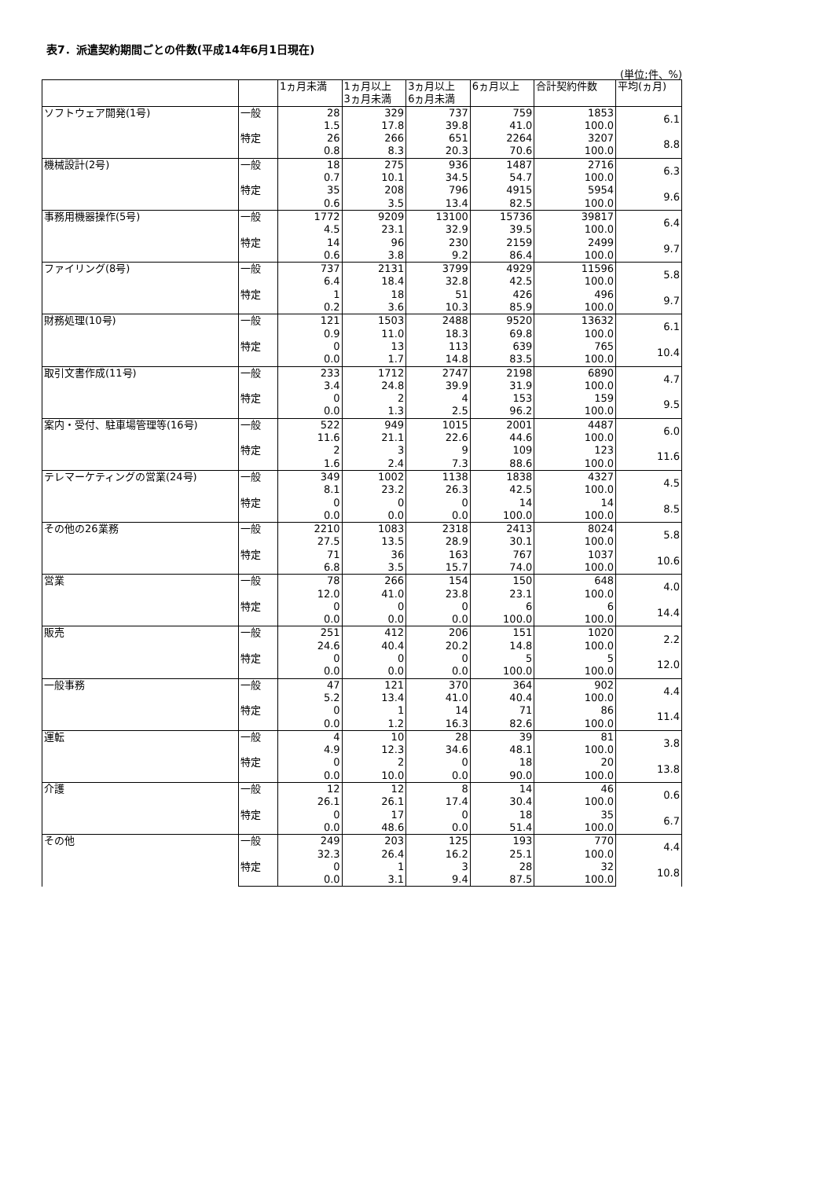表7．派遣契約期間ごとの件数(平成14年6月1日現在)
(単位;件、%)
| | | 1ヵ月未満 | 1ヵ月以上 3ヵ月未満 | 3ヵ月以上 6ヵ月未満 | 6ヵ月以上 | 合計契約件数 | 平均(ヵ月) |
| --- | --- | --- | --- | --- | --- | --- | --- |
| ソフトウェア開発(1号) | 一般 | 28 | 329 | 737 | 759 | 1853 | 6.1 |
| | | 1.5 | 17.8 | 39.8 | 41.0 | 100.0 | |
| | 特定 | 26 | 266 | 651 | 2264 | 3207 | 8.8 |
| | | 0.8 | 8.3 | 20.3 | 70.6 | 100.0 | |
| 機械設計(2号) | 一般 | 18 | 275 | 936 | 1487 | 2716 | 6.3 |
| | | 0.7 | 10.1 | 34.5 | 54.7 | 100.0 | |
| | 特定 | 35 | 208 | 796 | 4915 | 5954 | 9.6 |
| | | 0.6 | 3.5 | 13.4 | 82.5 | 100.0 | |
| 事務用機器操作(5号) | 一般 | 1772 | 9209 | 13100 | 15736 | 39817 | 6.4 |
| | | 4.5 | 23.1 | 32.9 | 39.5 | 100.0 | |
| | 特定 | 14 | 96 | 230 | 2159 | 2499 | 9.7 |
| | | 0.6 | 3.8 | 9.2 | 86.4 | 100.0 | |
| ファイリング(8号) | 一般 | 737 | 2131 | 3799 | 4929 | 11596 | 5.8 |
| | | 6.4 | 18.4 | 32.8 | 42.5 | 100.0 | |
| | 特定 | 1 | 18 | 51 | 426 | 496 | 9.7 |
| | | 0.2 | 3.6 | 10.3 | 85.9 | 100.0 | |
| 財務処理(10号) | 一般 | 121 | 1503 | 2488 | 9520 | 13632 | 6.1 |
| | | 0.9 | 11.0 | 18.3 | 69.8 | 100.0 | |
| | 特定 | 0 | 13 | 113 | 639 | 765 | 10.4 |
| | | 0.0 | 1.7 | 14.8 | 83.5 | 100.0 | |
| 取引文書作成(11号) | 一般 | 233 | 1712 | 2747 | 2198 | 6890 | 4.7 |
| | | 3.4 | 24.8 | 39.9 | 31.9 | 100.0 | |
| | 特定 | 0 | 2 | 4 | 153 | 159 | 9.5 |
| | | 0.0 | 1.3 | 2.5 | 96.2 | 100.0 | |
| 案内・受付、駐車場管理等(16号) | 一般 | 522 | 949 | 1015 | 2001 | 4487 | 6.0 |
| | | 11.6 | 21.1 | 22.6 | 44.6 | 100.0 | |
| | 特定 | 2 | 3 | 9 | 109 | 123 | 11.6 |
| | | 1.6 | 2.4 | 7.3 | 88.6 | 100.0 | |
| テレマーケティングの営業(24号) | 一般 | 349 | 1002 | 1138 | 1838 | 4327 | 4.5 |
| | | 8.1 | 23.2 | 26.3 | 42.5 | 100.0 | |
| | 特定 | 0 | 0 | 0 | 14 | 14 | 8.5 |
| | | 0.0 | 0.0 | 0.0 | 100.0 | 100.0 | |
| その他の26業務 | 一般 | 2210 | 1083 | 2318 | 2413 | 8024 | 5.8 |
| | | 27.5 | 13.5 | 28.9 | 30.1 | 100.0 | |
| | 特定 | 71 | 36 | 163 | 767 | 1037 | 10.6 |
| | | 6.8 | 3.5 | 15.7 | 74.0 | 100.0 | |
| 営業 | 一般 | 78 | 266 | 154 | 150 | 648 | 4.0 |
| | | 12.0 | 41.0 | 23.8 | 23.1 | 100.0 | |
| | 特定 | 0 | 0 | 0 | 6 | 6 | 14.4 |
| | | 0.0 | 0.0 | 0.0 | 100.0 | 100.0 | |
| 販売 | 一般 | 251 | 412 | 206 | 151 | 1020 | 2.2 |
| | | 24.6 | 40.4 | 20.2 | 14.8 | 100.0 | |
| | 特定 | 0 | 0 | 0 | 5 | 5 | 12.0 |
| | | 0.0 | 0.0 | 0.0 | 100.0 | 100.0 | |
| 一般事務 | 一般 | 47 | 121 | 370 | 364 | 902 | 4.4 |
| | | 5.2 | 13.4 | 41.0 | 40.4 | 100.0 | |
| | 特定 | 0 | 1 | 14 | 71 | 86 | 11.4 |
| | | 0.0 | 1.2 | 16.3 | 82.6 | 100.0 | |
| 運転 | 一般 | 4 | 10 | 28 | 39 | 81 | 3.8 |
| | | 4.9 | 12.3 | 34.6 | 48.1 | 100.0 | |
| | 特定 | 0 | 2 | 0 | 18 | 20 | 13.8 |
| | | 0.0 | 10.0 | 0.0 | 90.0 | 100.0 | |
| 介護 | 一般 | 12 | 12 | 8 | 14 | 46 | 0.6 |
| | | 26.1 | 26.1 | 17.4 | 30.4 | 100.0 | |
| | 特定 | 0 | 17 | 0 | 18 | 35 | 6.7 |
| | | 0.0 | 48.6 | 0.0 | 51.4 | 100.0 | |
| その他 | 一般 | 249 | 203 | 125 | 193 | 770 | 4.4 |
| | | 32.3 | 26.4 | 16.2 | 25.1 | 100.0 | |
| | 特定 | 0 | 1 | 3 | 28 | 32 | 10.8 |
| | | 0.0 | 3.1 | 9.4 | 87.5 | 100.0 | |